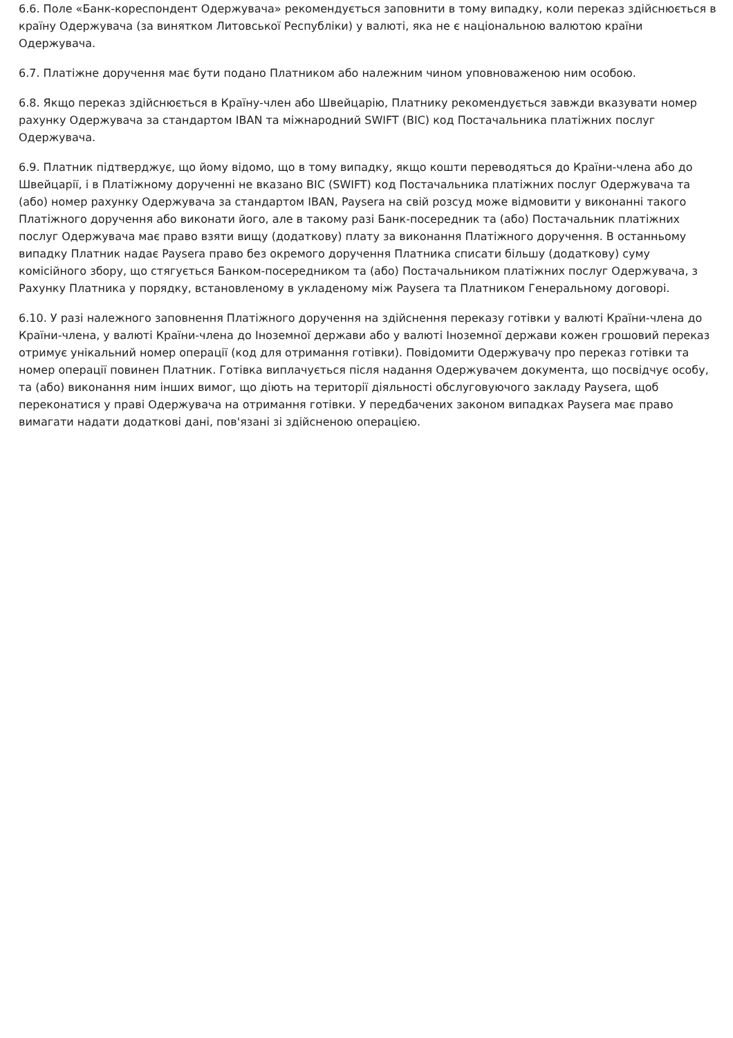6.6. Поле «Банк-кореспондент Одержувача» рекомендується заповнити в тому випадку, коли переказ здійснюється в країну Одержувача (за винятком Литовської Республіки) у валюті, яка не є національною валютою країни Одержувача.
6.7. Платіжне доручення має бути подано Платником або належним чином уповноваженою ним особою.
6.8. Якщо переказ здійснюється в Країну-член або Швейцарію, Платнику рекомендується завжди вказувати номер рахунку Одержувача за стандартом IBAN та міжнародний SWIFT (BIC) код Постачальника платіжних послуг Одержувача.
6.9. Платник підтверджує, що йому відомо, що в тому випадку, якщо кошти переводяться до Країни-члена або до Швейцарії, і в Платіжному дорученні не вказано BIC (SWIFT) код Постачальника платіжних послуг Одержувача та (або) номер рахунку Одержувача за стандартом IBAN, Paysera на свій розсуд може відмовити у виконанні такого Платіжного доручення або виконати його, але в такому разі Банк-посередник та (або) Постачальник платіжних послуг Одержувача має право взяти вищу (додаткову) плату за виконання Платіжного доручення. В останньому випадку Платник надає Paysera право без окремого доручення Платника списати більшу (додаткову) суму комісійного збору, що стягується Банком-посередником та (або) Постачальником платіжних послуг Одержувача, з Рахунку Платника у порядку, встановленому в укладеному між Paysera та Платником Генеральному договорі.
6.10. У разі належного заповнення Платіжного доручення на здійснення переказу готівки у валюті Країни-члена до Країни-члена, у валюті Країни-члена до Іноземної держави або у валюті Іноземної держави кожен грошовий переказ отримує унікальний номер операції (код для отримання готівки). Повідомити Одержувачу про переказ готівки та номер операції повинен Платник. Готівка виплачується після надання Одержувачем документа, що посвідчує особу, та (або) виконання ним інших вимог, що діють на території діяльності обслуговуючого закладу Paysera, щоб переконатися у праві Одержувача на отримання готівки. У передбачених законом випадках Paysera має право вимагати надати додаткові дані, пов'язані зі здійсненою операцією.